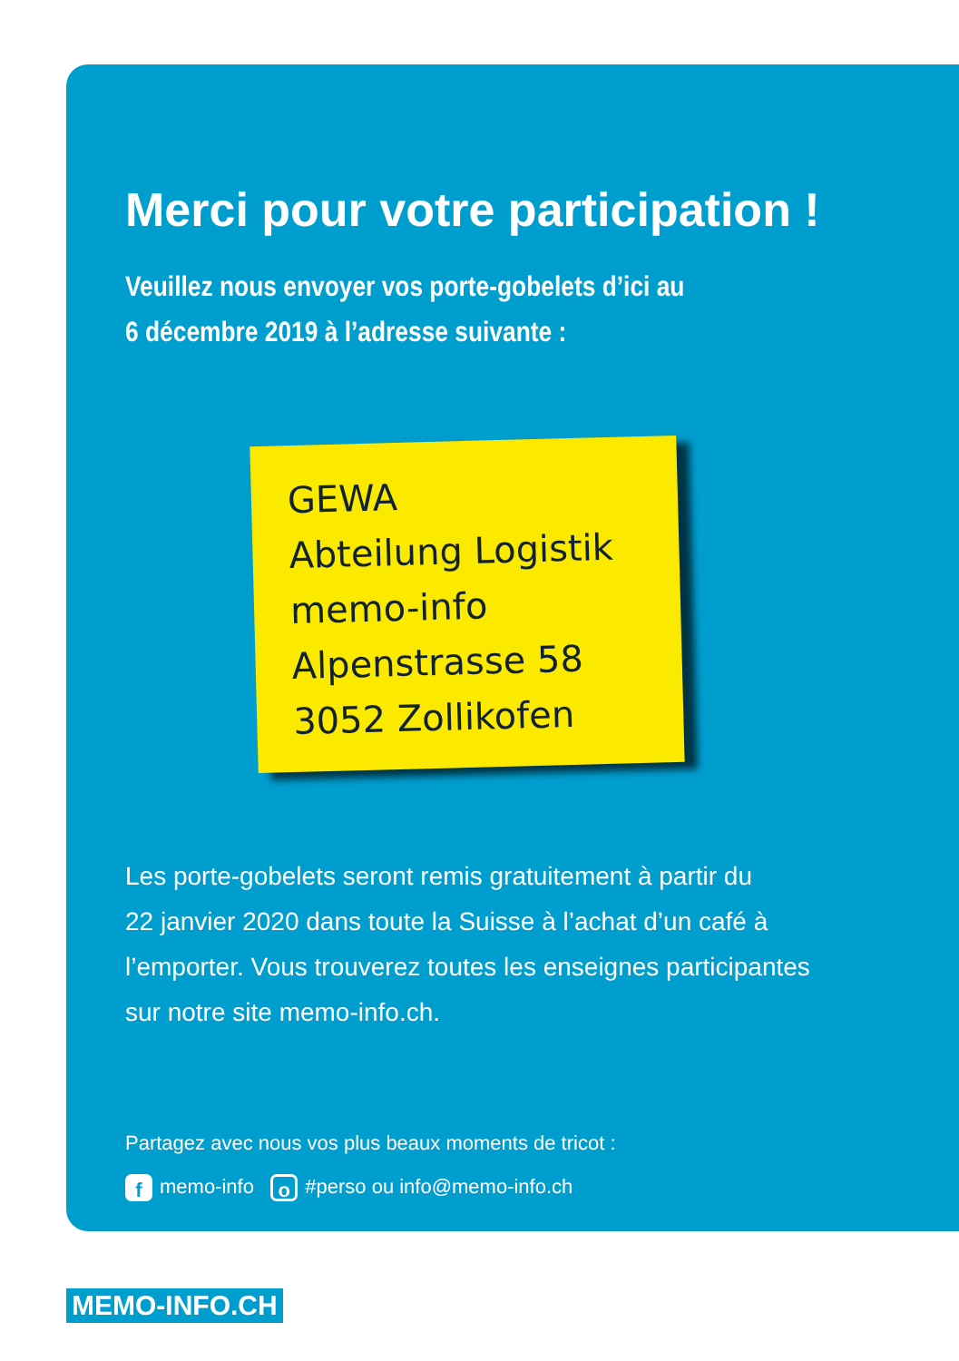Merci pour votre participation !
Veuillez nous envoyer vos porte-gobelets d’ici au
6 décembre 2019 à l’adresse suivante :
GEWA
Abteilung Logistik
memo-info
Alpenstrasse 58
3052 Zollikofen
Les porte-gobelets seront remis gratuitement à partir du
22 janvier 2020 dans toute la Suisse à l’achat d’un café à
l’emporter. Vous trouverez toutes les enseignes participantes
sur notre site memo-info.ch.
Partagez avec nous vos plus beaux moments de tricot :
fmemo-info o #perso ou info@memo-info.ch
MEMO-INFO.CH